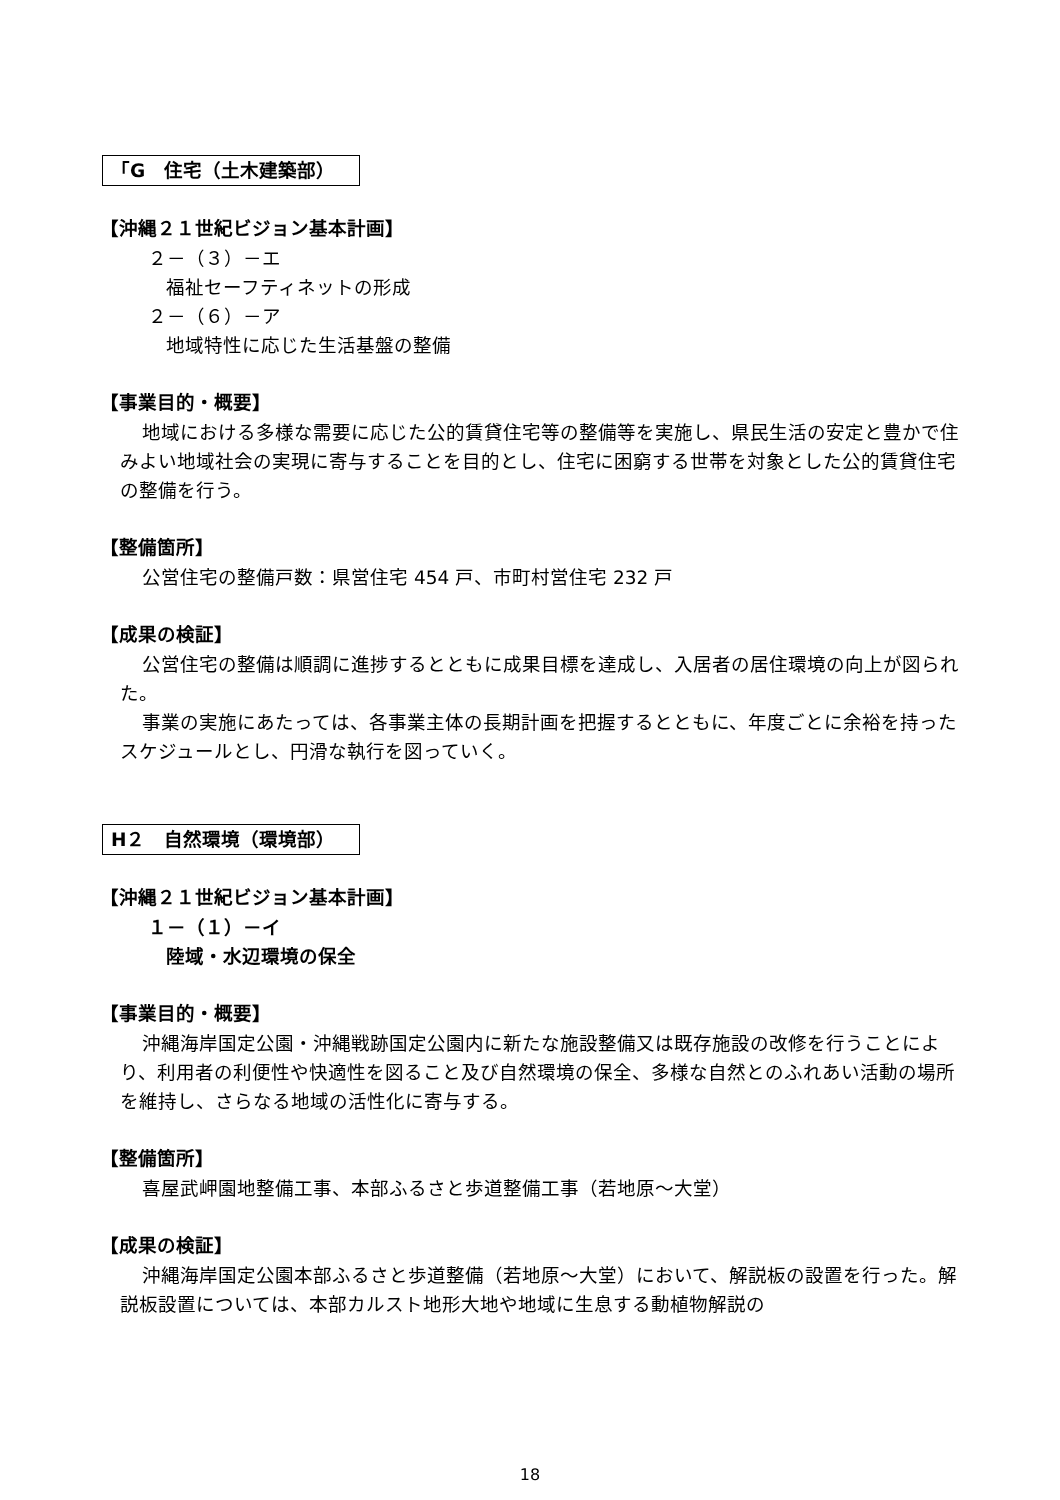「G　住宅（土木建築部）
【沖縄２１世紀ビジョン基本計画】
２－（３）－エ
福祉セーフティネットの形成
２－（６）－ア
地域特性に応じた生活基盤の整備
【事業目的・概要】
地域における多様な需要に応じた公的賃貸住宅等の整備等を実施し、県民生活の安定と豊かで住みよい地域社会の実現に寄与することを目的とし、住宅に困窮する世帯を対象とした公的賃貸住宅の整備を行う。
【整備箇所】
公営住宅の整備戸数：県営住宅 454 戸、市町村営住宅 232 戸
【成果の検証】
公営住宅の整備は順調に進捗するとともに成果目標を達成し、入居者の居住環境の向上が図られた。
事業の実施にあたっては、各事業主体の長期計画を把握するとともに、年度ごとに余裕を持ったスケジュールとし、円滑な執行を図っていく。
H２　自然環境（環境部）
【沖縄２１世紀ビジョン基本計画】
１－（１）－イ
陸域・水辺環境の保全
【事業目的・概要】
沖縄海岸国定公園・沖縄戦跡国定公園内に新たな施設整備又は既存施設の改修を行うことにより、利用者の利便性や快適性を図ること及び自然環境の保全、多様な自然とのふれあい活動の場所を維持し、さらなる地域の活性化に寄与する。
【整備箇所】
喜屋武岬園地整備工事、本部ふるさと歩道整備工事（若地原～大堂）
【成果の検証】
沖縄海岸国定公園本部ふるさと歩道整備（若地原～大堂）において、解説板の設置を行った。解説板設置については、本部カルスト地形大地や地域に生息する動植物解説の
18